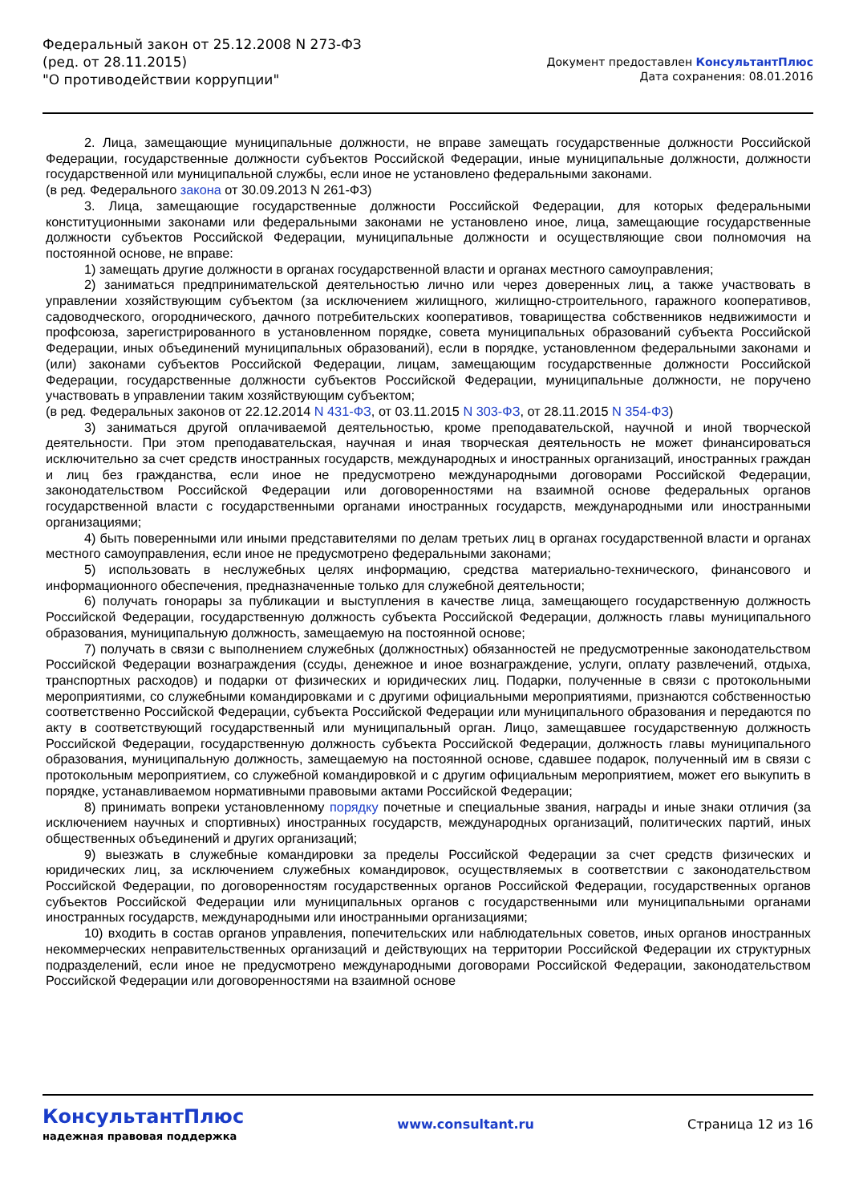Федеральный закон от 25.12.2008 N 273-ФЗ
(ред. от 28.11.2015)
"О противодействии коррупции"
Документ предоставлен КонсультантПлюс
Дата сохранения: 08.01.2016
2. Лица, замещающие муниципальные должности, не вправе замещать государственные должности Российской Федерации, государственные должности субъектов Российской Федерации, иные муниципальные должности, должности государственной или муниципальной службы, если иное не установлено федеральными законами.
(в ред. Федерального закона от 30.09.2013 N 261-ФЗ)
3. Лица, замещающие государственные должности Российской Федерации, для которых федеральными конституционными законами или федеральными законами не установлено иное, лица, замещающие государственные должности субъектов Российской Федерации, муниципальные должности и осуществляющие свои полномочия на постоянной основе, не вправе:
1) замещать другие должности в органах государственной власти и органах местного самоуправления;
2) заниматься предпринимательской деятельностью лично или через доверенных лиц, а также участвовать в управлении хозяйствующим субъектом (за исключением жилищного, жилищно-строительного, гаражного кооперативов, садоводческого, огороднического, дачного потребительских кооперативов, товарищества собственников недвижимости и профсоюза, зарегистрированного в установленном порядке, совета муниципальных образований субъекта Российской Федерации, иных объединений муниципальных образований), если в порядке, установленном федеральными законами и (или) законами субъектов Российской Федерации, лицам, замещающим государственные должности Российской Федерации, государственные должности субъектов Российской Федерации, муниципальные должности, не поручено участвовать в управлении таким хозяйствующим субъектом;
(в ред. Федеральных законов от 22.12.2014 N 431-ФЗ, от 03.11.2015 N 303-ФЗ, от 28.11.2015 N 354-ФЗ)
3) заниматься другой оплачиваемой деятельностью, кроме преподавательской, научной и иной творческой деятельности. При этом преподавательская, научная и иная творческая деятельность не может финансироваться исключительно за счет средств иностранных государств, международных и иностранных организаций, иностранных граждан и лиц без гражданства, если иное не предусмотрено международными договорами Российской Федерации, законодательством Российской Федерации или договоренностями на взаимной основе федеральных органов государственной власти с государственными органами иностранных государств, международными или иностранными организациями;
4) быть поверенными или иными представителями по делам третьих лиц в органах государственной власти и органах местного самоуправления, если иное не предусмотрено федеральными законами;
5) использовать в неслужебных целях информацию, средства материально-технического, финансового и информационного обеспечения, предназначенные только для служебной деятельности;
6) получать гонорары за публикации и выступления в качестве лица, замещающего государственную должность Российской Федерации, государственную должность субъекта Российской Федерации, должность главы муниципального образования, муниципальную должность, замещаемую на постоянной основе;
7) получать в связи с выполнением служебных (должностных) обязанностей не предусмотренные законодательством Российской Федерации вознаграждения (ссуды, денежное и иное вознаграждение, услуги, оплату развлечений, отдыха, транспортных расходов) и подарки от физических и юридических лиц. Подарки, полученные в связи с протокольными мероприятиями, со служебными командировками и с другими официальными мероприятиями, признаются собственностью соответственно Российской Федерации, субъекта Российской Федерации или муниципального образования и передаются по акту в соответствующий государственный или муниципальный орган. Лицо, замещавшее государственную должность Российской Федерации, государственную должность субъекта Российской Федерации, должность главы муниципального образования, муниципальную должность, замещаемую на постоянной основе, сдавшее подарок, полученный им в связи с протокольным мероприятием, со служебной командировкой и с другим официальным мероприятием, может его выкупить в порядке, устанавливаемом нормативными правовыми актами Российской Федерации;
8) принимать вопреки установленному порядку почетные и специальные звания, награды и иные знаки отличия (за исключением научных и спортивных) иностранных государств, международных организаций, политических партий, иных общественных объединений и других организаций;
9) выезжать в служебные командировки за пределы Российской Федерации за счет средств физических и юридических лиц, за исключением служебных командировок, осуществляемых в соответствии с законодательством Российской Федерации, по договоренностям государственных органов Российской Федерации, государственных органов субъектов Российской Федерации или муниципальных органов с государственными или муниципальными органами иностранных государств, международными или иностранными организациями;
10) входить в состав органов управления, попечительских или наблюдательных советов, иных органов иностранных некоммерческих неправительственных организаций и действующих на территории Российской Федерации их структурных подразделений, если иное не предусмотрено международными договорами Российской Федерации, законодательством Российской Федерации или договоренностями на взаимной основе
КонсультантПлюс
надежная правовая поддержка
www.consultant.ru Страница 12 из 16